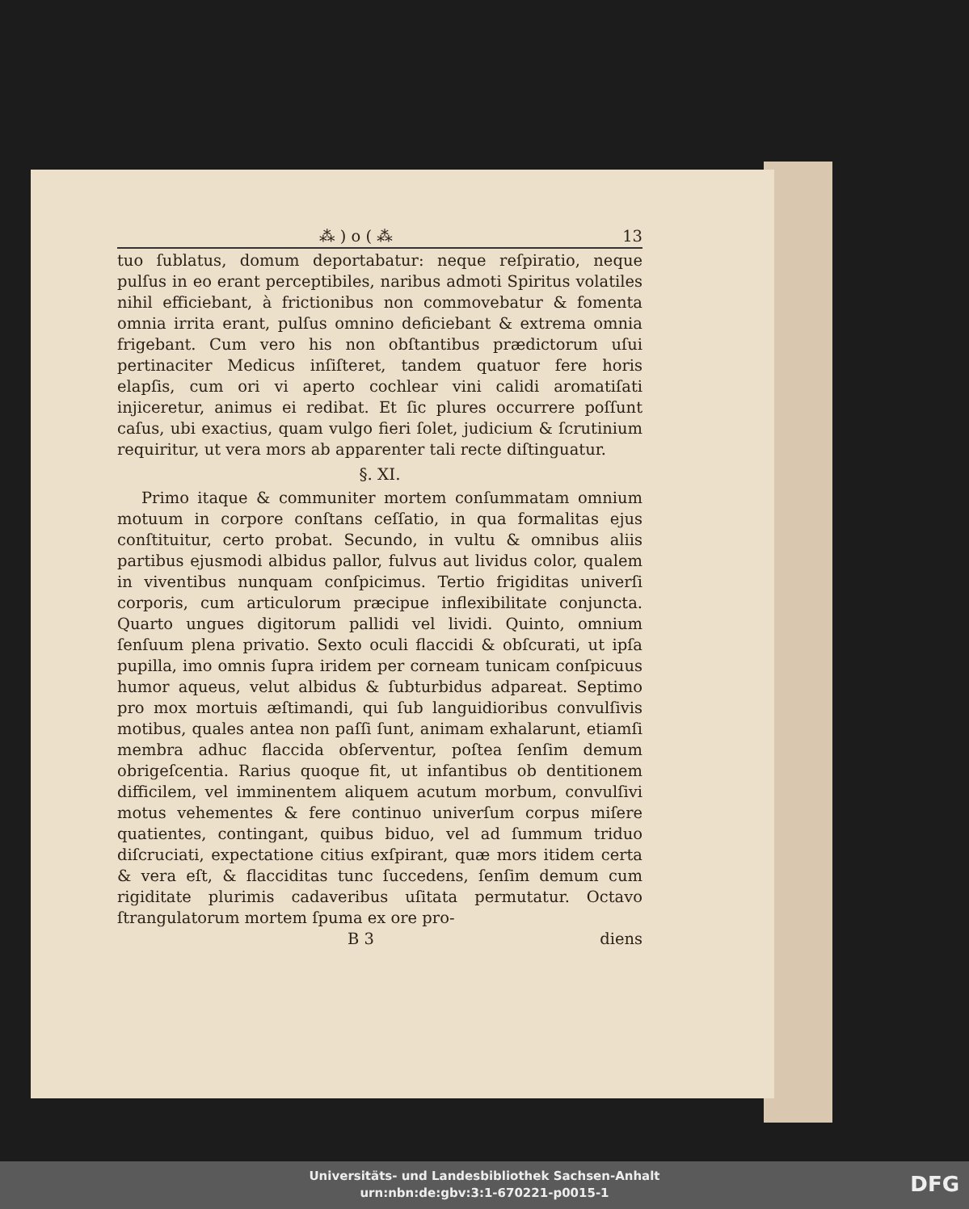⁂ ) o ( ⁂ 13
tuo ſublatus, domum deportabatur: neque reſpiratio, neque pulſus in eo erant perceptibiles, naribus admoti Spiritus volatiles nihil efficiebant, à frictionibus non commovebatur & fomenta omnia irrita erant, pulſus omnino deficiebant & extrema omnia frigebant. Cum vero his non obſtantibus prædictorum uſui pertinaciter Medicus inſiſteret, tandem quatuor fere horis elapſis, cum ori vi aperto cochlear vini calidi aromatiſati injiceretur, animus ei redibat. Et ſic plures occurrere poſſunt caſus, ubi exactius, quam vulgo fieri ſolet, judicium & ſcrutinium requiritur, ut vera mors ab apparenter tali recte diſtinguatur.
§. XI.
Primo itaque & communiter mortem conſummatam omnium motuum in corpore conſtans ceſſatio, in qua formalitas ejus conſtituitur, certo probat. Secundo, in vultu & omnibus aliis partibus ejusmodi albidus pallor, fulvus aut lividus color, qualem in viventibus nunquam conſpicimus. Tertio frigiditas univerſi corporis, cum articulorum præcipue inflexibilitate conjuncta. Quarto ungues digitorum pallidi vel lividi. Quinto, omnium ſenſuum plena privatio. Sexto oculi flaccidi & obſcurati, ut ipſa pupilla, imo omnis ſupra iridem per corneam tunicam conſpicuus humor aqueus, velut albidus & ſubturbidus adpareat. Septimo pro mox mortuis æſtimandi, qui ſub languidioribus convulſivis motibus, quales antea non paſſi ſunt, animam exhalarunt, etiamſi membra adhuc flaccida obſerventur, poſtea ſenſim demum obrigeſcentia. Rarius quoque fit, ut infantibus ob dentitionem difficilem, vel imminentem aliquem acutum morbum, convulſivi motus vehementes & fere continuo univerſum corpus miſere quatientes, contingant, quibus biduo, vel ad ſummum triduo diſcruciati, expectatione citius exſpirant, quæ mors itidem certa & vera eſt, & flacciditas tunc ſuccedens, ſenſim demum cum rigiditate plurimis cadaveribus uſitata permutatur. Octavo ſtrangulatorum mortem ſpuma ex ore pro-
B 3 diens
Universitäts- und Landesbibliothek Sachsen-Anhalt
urn:nbn:de:gbv:3:1-670221-p0015-1
DFG